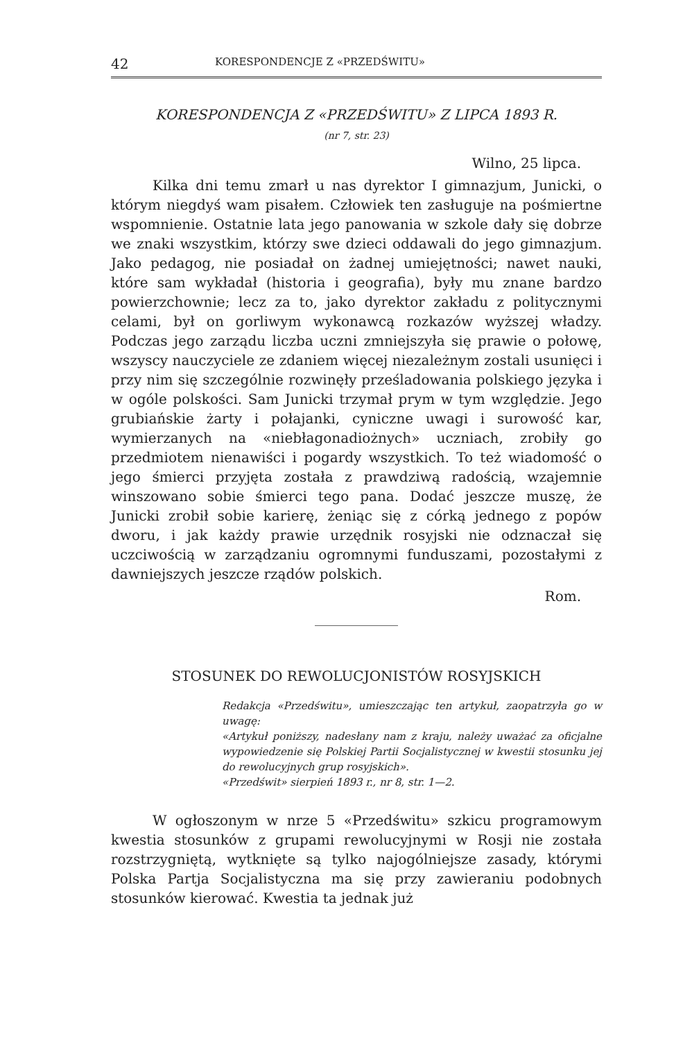42 KORESPONDENCJE Z «PRZEDŚWITU»
KORESPONDENCJA Z «PRZEDŚWITU» Z LIPCA 1893 R.
(nr 7, str. 23)
Wilno, 25 lipca.
Kilka dni temu zmarł u nas dyrektor I gimnazjum, Junicki, o którym niegdyś wam pisałem. Człowiek ten zasługuje na pośmiertne wspomnienie. Ostatnie lata jego panowania w szkole dały się dobrze we znaki wszystkim, którzy swe dzieci oddawali do jego gimnazjum. Jako pedagog, nie posiadał on żadnej umiejętności; nawet nauki, które sam wykładał (historia i geografia), były mu znane bardzo powierzchownie; lecz za to, jako dyrektor zakładu z politycznymi celami, był on gorliwym wykonawcą rozkazów wyższej władzy. Podczas jego zarządu liczba uczni zmniejszyła się prawie o połowę, wszyscy nauczyciele ze zdaniem więcej niezależnym zostali usunięci i przy nim się szczególnie rozwinęły prześladowania polskiego języka i w ogóle polskości. Sam Junicki trzymał prym w tym względzie. Jego grubiańskie żarty i połajanki, cyniczne uwagi i surowość kar, wymierzanych na «niebłagonadiożnych» uczniach, zrobiły go przedmiotem nienawiści i pogardy wszystkich. To też wiadomość o jego śmierci przyjęta została z prawdziwą radością, wzajemnie winszowano sobie śmierci tego pana. Dodać jeszcze muszę, że Junicki zrobił sobie karierę, żeniąc się z córką jednego z popów dworu, i jak każdy prawie urzędnik rosyjski nie odznaczał się uczciwością w zarządzaniu ogromnymi funduszami, pozostałymi z dawniejszych jeszcze rządów polskich.
Rom.
STOSUNEK DO REWOLUCJONISTÓW ROSYJSKICH
Redakcja «Przedświtu», umieszczając ten artykuł, zaopatrzyła go w uwagę:
«Artykuł poniższy, nadesłany nam z kraju, należy uważać za oficjalne wypowiedzenie się Polskiej Partii Socjalistycznej w kwestii stosunku jej do rewolucyjnych grup rosyjskich».
«Przedświt» sierpień 1893 r., nr 8, str. 1—2.
W ogłoszonym w nrze 5 «Przedświtu» szkicu programowym kwestia stosunków z grupami rewolucyjnymi w Rosji nie została rozstrzygniętą, wytknięte są tylko najogólniejsze zasady, którymi Polska Partja Socjalistyczna ma się przy zawieraniu podobnych stosunków kierować. Kwestia ta jednak już